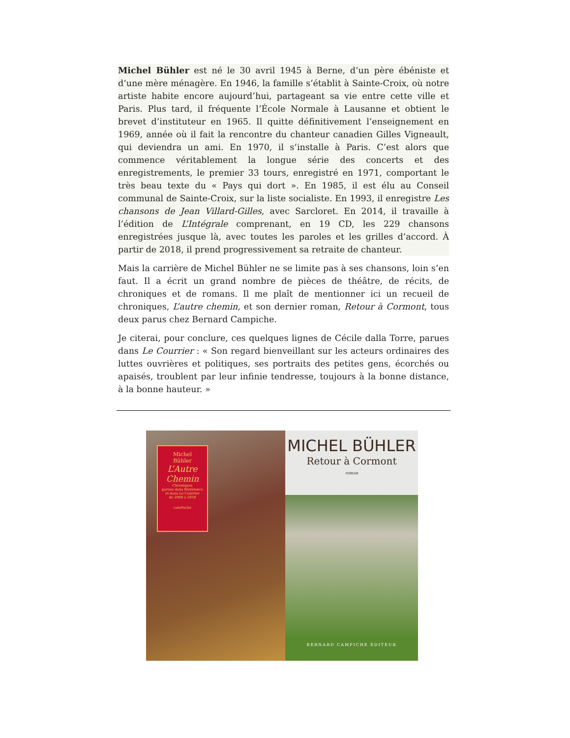Michel Bühler est né le 30 avril 1945 à Berne, d’un père ébéniste et d’une mère ménagère. En 1946, la famille s’établit à Sainte-Croix, où notre artiste habite encore aujourd’hui, partageant sa vie entre cette ville et Paris. Plus tard, il fréquente l’École Normale à Lausanne et obtient le brevet d’instituteur en 1965. Il quitte définitivement l’enseignement en 1969, année où il fait la rencontre du chanteur canadien Gilles Vigneault, qui deviendra un ami. En 1970, il s’installe à Paris. C’est alors que commence véritablement la longue série des concerts et des enregistrements, le premier 33 tours, enregistré en 1971, comportant le très beau texte du « Pays qui dort ». En 1985, il est élu au Conseil communal de Sainte-Croix, sur la liste socialiste. En 1993, il enregistre Les chansons de Jean Villard-Gilles, avec Sarcloret. En 2014, il travaille à l’édition de L’Intégrale comprenant, en 19 CD, les 229 chansons enregistrées jusque là, avec toutes les paroles et les grilles d’accord. À partir de 2018, il prend progressivement sa retraite de chanteur.
Mais la carrière de Michel Bühler ne se limite pas à ses chansons, loin s’en faut. Il a écrit un grand nombre de pièces de théâtre, de récits, de chroniques et de romans. Il me plaît de mentionner ici un recueil de chroniques, L’autre chemin, et son dernier roman, Retour à Cormont, tous deux parus chez Bernard Campiche.
Je citerai, pour conclure, ces quelques lignes de Cécile dalla Torre, parues dans Le Courrier : « Son regard bienveillant sur les acteurs ordinaires des luttes ouvrières et politiques, ses portraits des petites gens, écorchés ou apaisés, troublent par leur infinie tendresse, toujours à la bonne distance, à la bonne hauteur. »
Michel
Bühler
L’Autre
Chemin
Chroniques
parues dans Résistance
et dans Le Courrier
de 2008 à 2018
camPoche
MICHEL BÜHLER
Retour à Cormont
roman
BERNARD CAMPICHE EDITEUR